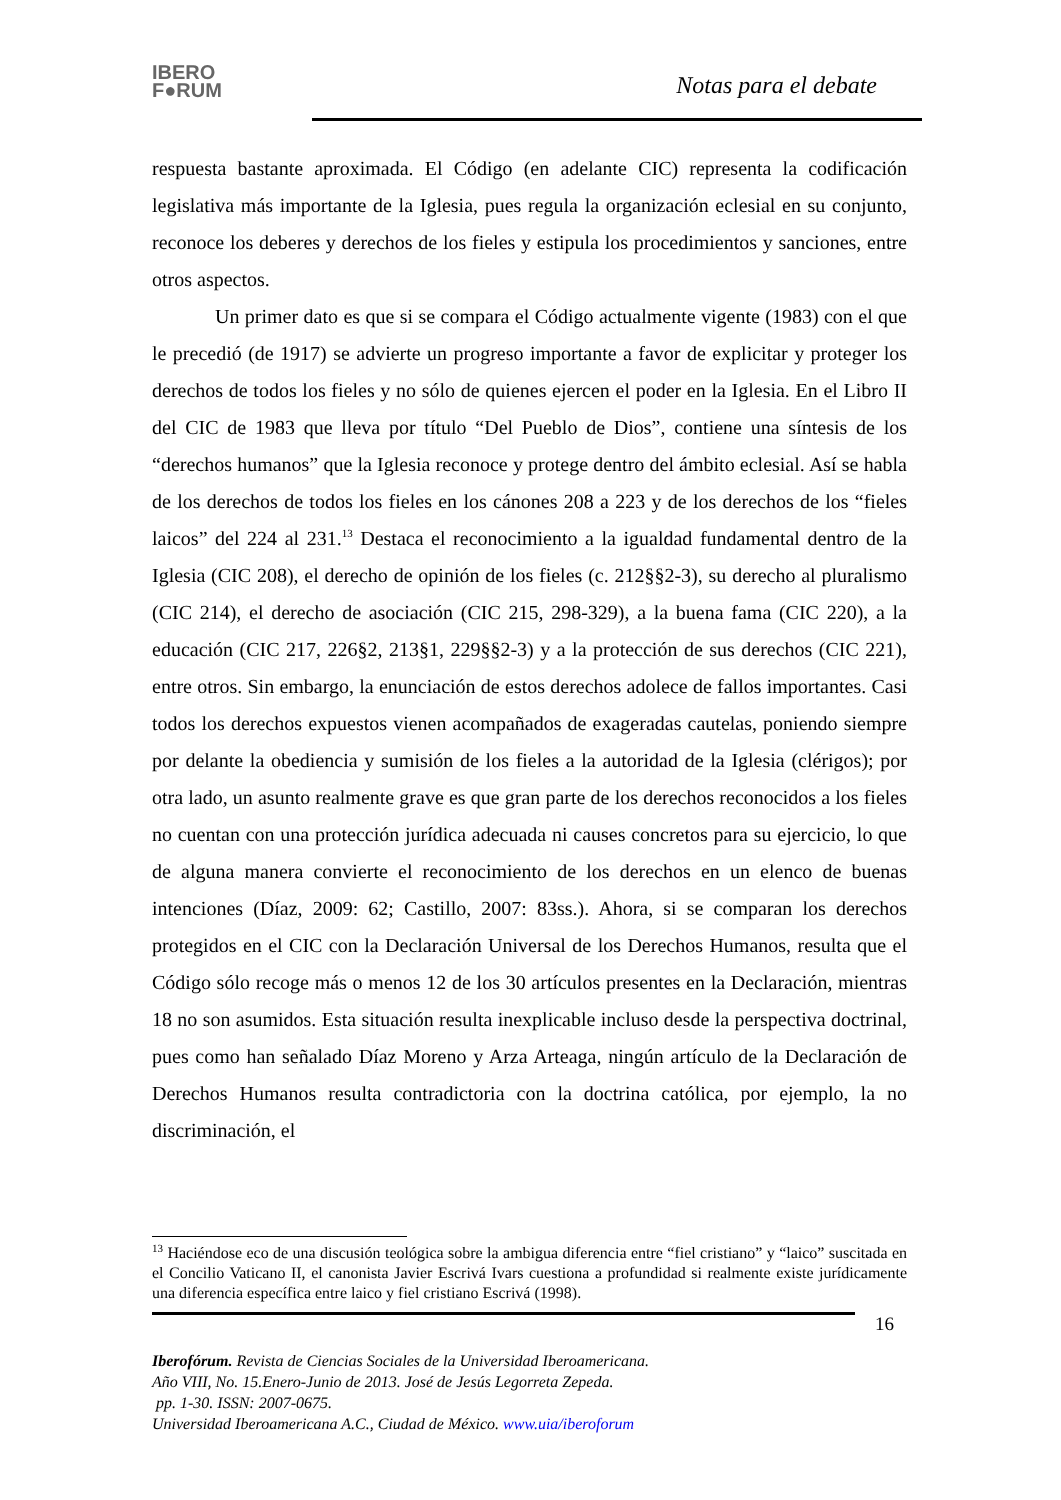IBERO
F●RUM
Notas para el debate
respuesta bastante aproximada. El Código (en adelante CIC) representa la codificación legislativa más importante de la Iglesia, pues regula la organización eclesial en su conjunto, reconoce los deberes y derechos de los fieles y estipula los procedimientos y sanciones, entre otros aspectos.
Un primer dato es que si se compara el Código actualmente vigente (1983) con el que le precedió (de 1917) se advierte un progreso importante a favor de explicitar y proteger los derechos de todos los fieles y no sólo de quienes ejercen el poder en la Iglesia. En el Libro II del CIC de 1983 que lleva por título “Del Pueblo de Dios”, contiene una síntesis de los “derechos humanos” que la Iglesia reconoce y protege dentro del ámbito eclesial. Así se habla de los derechos de todos los fieles en los cánones 208 a 223 y de los derechos de los “fieles laicos” del 224 al 231.<sup>13</sup> Destaca el reconocimiento a la igualdad fundamental dentro de la Iglesia (CIC 208), el derecho de opinión de los fieles (c. 212§§2-3), su derecho al pluralismo (CIC 214), el derecho de asociación (CIC 215, 298-329), a la buena fama (CIC 220), a la educación (CIC 217, 226§2, 213§1, 229§§2-3) y a la protección de sus derechos (CIC 221), entre otros. Sin embargo, la enunciación de estos derechos adolece de fallos importantes. Casi todos los derechos expuestos vienen acompañados de exageradas cautelas, poniendo siempre por delante la obediencia y sumisión de los fieles a la autoridad de la Iglesia (clérigos); por otra lado, un asunto realmente grave es que gran parte de los derechos reconocidos a los fieles no cuentan con una protección jurídica adecuada ni causes concretos para su ejercicio, lo que de alguna manera convierte el reconocimiento de los derechos en un elenco de buenas intenciones (Díaz, 2009: 62; Castillo, 2007: 83ss.). Ahora, si se comparan los derechos protegidos en el CIC con la Declaración Universal de los Derechos Humanos, resulta que el Código sólo recoge más o menos 12 de los 30 artículos presentes en la Declaración, mientras 18 no son asumidos. Esta situación resulta inexplicable incluso desde la perspectiva doctrinal, pues como han señalado Díaz Moreno y Arza Arteaga, ningún artículo de la Declaración de Derechos Humanos resulta contradictoria con la doctrina católica, por ejemplo, la no discriminación, el
<sup>13</sup> Haciéndose eco de una discusión teológica sobre la ambigua diferencia entre “fiel cristiano” y “laico” suscitada en el Concilio Vaticano II, el canonista Javier Escrivá Ivars cuestiona a profundidad si realmente existe jurídicamente una diferencia específica entre laico y fiel cristiano Escrivá (1998).
16
Iberofórum. Revista de Ciencias Sociales de la Universidad Iberoamericana.
Año VIII, No. 15.Enero-Junio de 2013. José de Jesús Legorreta Zepeda.
pp. 1-30. ISSN: 2007-0675.
Universidad Iberoamericana A.C., Ciudad de México. www.uia/iberoforum